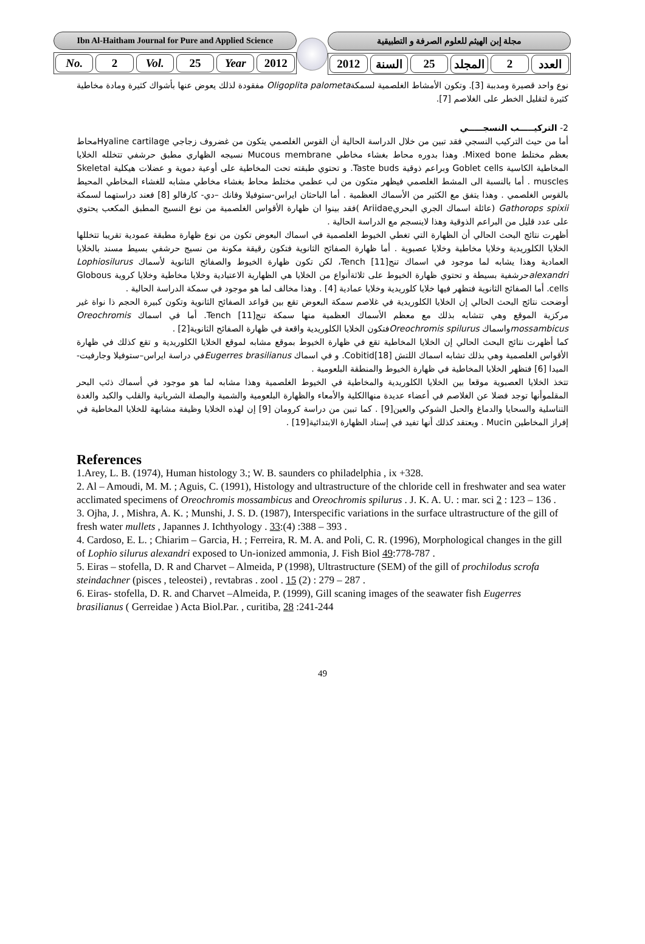Ibn Al-Haitham Journal for Pure and Applied Science
No. 2 Vol. 25 Year 2012
مجلة إبن الهيثم للعلوم الصرفة و التطبيقية
العدد 2 المجلد 25 السنة 2012
نوع واحد قصيرة ومدببة [3]. وتكون الأمشاط الغلصمية لسمكةOligoplita palometa مفقودة لذلك يعوض عنها بأشواك كثيرة ومادة مخاطية كثيرة لتقليل الخطر على الغلاصم [7].
2- التركيـــــب النسجـــــي
أما من حيث التركيب النسجي فقد تبين من خلال الدراسة الحالية أن القوس الغلصمي يتكون من غضروف زجاجي Hyaline cartilageمحاط بعظم مختلط Mixed bone. وهذا بدوره محاط بغشاء مخاطي Mucous membrane نسيجه الظهاري مطبق حرشفي تتخلله الخلايا المخاطية الكاسية Goblet cells وبراعم ذوقية Taste buds. و تحتوي طبقته تحت المخاطية على أوعية دموية و عضلات هيكلية Skeletal muscles . أما بالنسبة الى المشط الغلصمي فيظهر متكون من لب عظمي مختلط محاط بغشاء مخاطي مشابه للغشاء المخاطي المحيط بالقوس الغلصمي . وهذا يتفق مع الكثير من الأسماك العظمية . أما الباحثان ايراس-ستوفيلا وفانك –دي- كارفالو [8] فعند دراستهما لسمكة Gathorops spixii (عائلة اسماك الجري البحريAriidae )فقد بينوا ان ظهارة الأقواس الغلصمية من نوع النسيج المطبق المكعب يحتوي على عدد قليل من البراعم الذوقية وهذا لاينسجم مع الدراسة الحالية .
أظهرت نتائج البحث الحالي أن الظهارة التي تغطي الخيوط الغلصمية في اسماك البعوض تكون من نوع ظهارة مطبقة عمودية تقريبا تتخللها الخلايا الكلوريدية وخلايا مخاطية وخلايا عصبوية . أما ظهارة الصفائح الثانوية فتكون رقيقة مكونة من نسيج حرشفي بسيط مسند بالخلايا العمادية وهذا يشابه لما موجود في اسماك تنج[11] Tench، لكن تكون ظهارة الخيوط والصفائح الثانوية لأسماك Lophiosilurus alexandriحرشفية بسيطة و تحتوي ظهارة الخيوط على ثلاثةأنواع من الخلايا هي الظهارية الاعتيادية وخلايا مخاطية وخلايا كروية Globous cells. أما الصفائح الثانوية فتظهر فيها خلايا كلوريدية وخلايا عمادية [4] . وهذا مخالف لما هو موجود في سمكة الدراسة الحالية .
أوضحت نتائج البحث الحالي إن الخلايا الكلوريدية في غلاصم سمكة البعوض تقع بين قواعد الصفائح الثانوية وتكون كبيرة الحجم ذا نواة غير مركزية الموقع وهي تتشابه بذلك مع معظم الأسماك العظمية منها سمكة تنج[11] Tench. أما في اسماك Oreochromis mossambicusواسماك Oreochromis spilurusفتكون الخلايا الكلوريدية واقعة في ظهارة الصفائح الثانوية[2] .
كما أظهرت نتائج البحث الحالي إن الخلايا المخاطية تقع في ظهارة الخيوط بموقع مشابه لموقع الخلايا الكلوريدية و تقع كذلك في ظهارة الأقواس الغلصمية وهي بذلك تشابه اسماك اللتش [18]Cobitid. و في اسماك Eugerres brasilianusفي دراسة ايراس–ستوفيلا وجارفيت-الميدا [6] فتظهر الخلايا المخاطية في ظهارة الخيوط والمنطقة البلعومية .
تتخذ الخلايا العصبوية موقعا بين الخلايا الكلوريدية والمخاطية في الخيوط الغلصمية وهذا مشابه لما هو موجود في أسماك ذئب البحر المقلموأنها توجد فضلا عن الغلاصم في أعضاء عديدة منهاالكلية والأمعاء والظهارة البلعومية والشمية والبصلة الشريانية والقلب والكبد والغدة التناسلية والسحايا والدماغ والحبل الشوكي والعين[9] . كما تبين من دراسة كرومان [9] إن لهذه الخلايا وظيفة مشابهة للخلايا المخاطية في إفراز المخاطين Mucin . ويعتقد كذلك أنها تفيد في إسناد الظهارة الابتدائية[19] .
References
1.Arey, L. B. (1974), Human histology 3.; W. B. saunders co philadelphia , ix +328.
2. Al – Amoudi, M. M. ; Aguis, C. (1991), Histology and ultrastructure of the chloride cell in freshwater and sea water acclimated specimens of Oreochromis mossambicus and Oreochromis spilurus . J. K. A. U. : mar. sci 2 : 123 – 136 .
3. Ojha, J. , Mishra, A. K. ; Munshi, J. S. D. (1987), Interspecific variations in the surface ultrastructure of the gill of fresh water mullets , Japannes J. Ichthyology . 33:(4) :388 – 393 .
4. Cardoso, E. L. ; Chiarim – Garcia, H. ; Ferreira, R. M. A. and Poli, C. R. (1996), Morphological changes in the gill of Lophio silurus alexandri exposed to Un-ionized ammonia, J. Fish Biol 49:778-787 .
5. Eiras – stofella, D. R and Charvet – Almeida, P (1998), Ultrastructure (SEM) of the gill of prochilodus scrofa steindachner (pisces , teleostei) , revtabras . zool . 15 (2) : 279 – 287 .
6. Eiras- stofella, D. R. and Charvet –Almeida, P. (1999), Gill scaning images of the seawater fish Eugerres brasilianus ( Gerreidae ) Acta Biol.Par. , curitiba, 28 :241-244
49